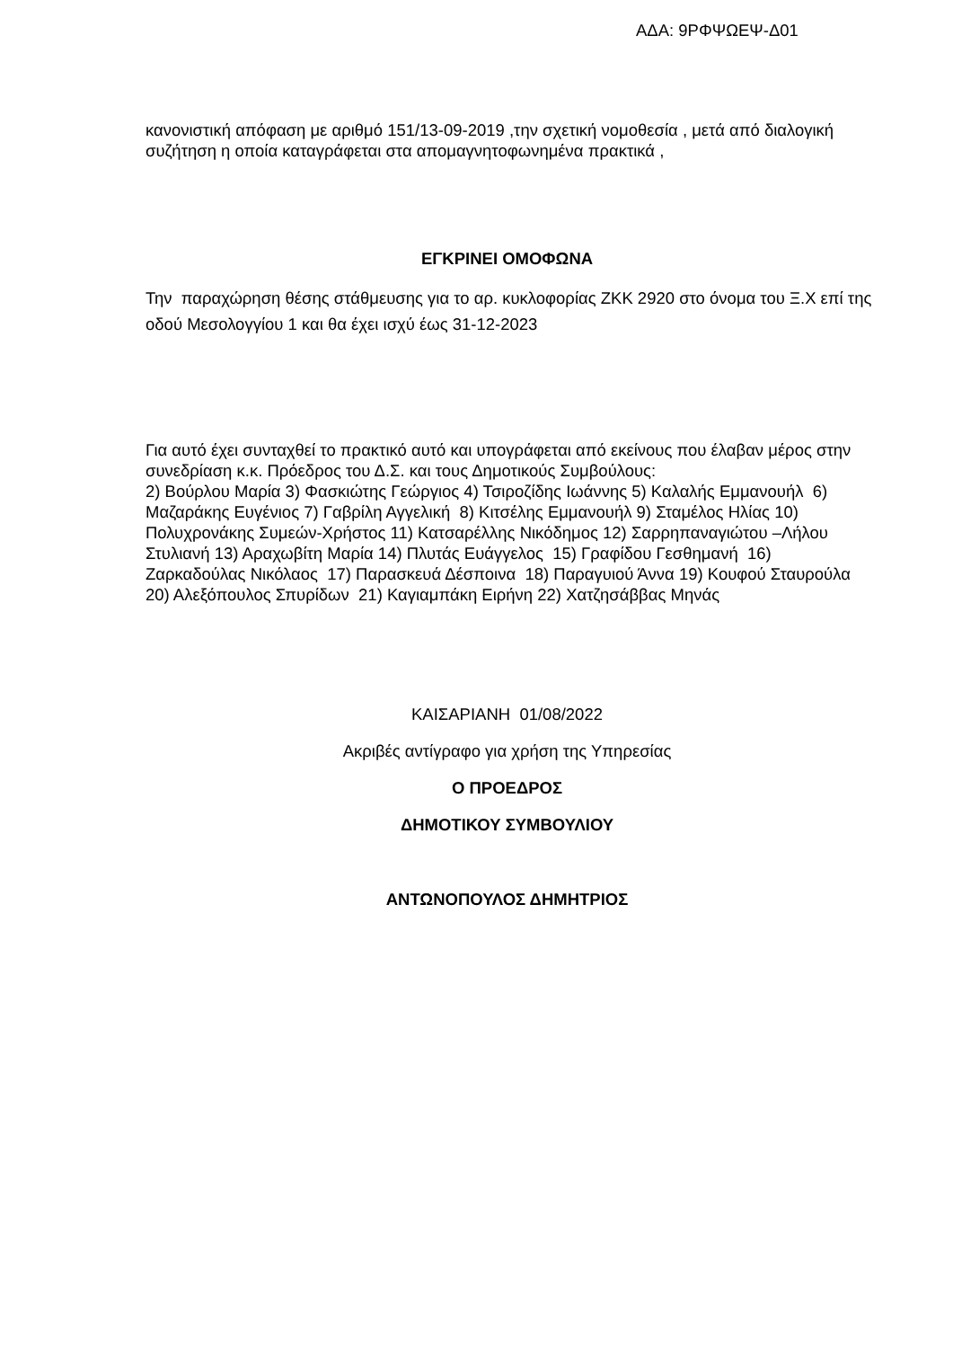ΑΔΑ: 9ΡΦΨΩΕΨ-Δ01
κανονιστική απόφαση με αριθμό 151/13-09-2019 ,την σχετική νομοθεσία , μετά από διαλογική συζήτηση η οποία καταγράφεται στα απομαγνητοφωνημένα πρακτικά ,
ΕΓΚΡΙΝΕΙ ΟΜΟΦΩΝΑ
Την παραχώρηση θέσης στάθμευσης για το αρ. κυκλοφορίας ΖΚΚ 2920 στο όνομα του Ξ.Χ επί της οδού Μεσολογγίου 1 και θα έχει ισχύ έως 31-12-2023
Για αυτό έχει συνταχθεί το πρακτικό αυτό και υπογράφεται από εκείνους που έλαβαν μέρος στην συνεδρίαση κ.κ. Πρόεδρος του Δ.Σ. και τους Δημοτικούς Συμβούλους:
2) Βούρλου Μαρία 3) Φασκιώτης Γεώργιος 4) Τσιροζίδης Ιωάννης 5) Καλαλής Εμμανουήλ 6) Μαζαράκης Ευγένιος 7) Γαβρίλη Αγγελική 8) Κιτσέλης Εμμανουήλ 9) Σταμέλος Ηλίας 10) Πολυχρονάκης Συμεών-Χρήστος 11) Κατσαρέλλης Νικόδημος 12) Σαρρηπαναγιώτου –Λήλου Στυλιανή 13) Αραχωβίτη Μαρία 14) Πλυτάς Ευάγγελος 15) Γραφίδου Γεσθημανή 16) Ζαρκαδούλας Νικόλαος 17) Παρασκευά Δέσποινα 18) Παραγυιού Άννα 19) Κουφού Σταυρούλα 20) Αλεξόπουλος Σπυρίδων 21) Καγιαμπάκη Ειρήνη 22) Χατζησάββας Μηνάς
ΚΑΙΣΑΡΙΑΝΗ 01/08/2022
Ακριβές αντίγραφο για χρήση της Υπηρεσίας
Ο ΠΡΟΕΔΡΟΣ
ΔΗΜΟΤΙΚΟΥ ΣΥΜΒΟΥΛΙΟΥ
ΑΝΤΩΝΟΠΟΥΛΟΣ ΔΗΜΗΤΡΙΟΣ